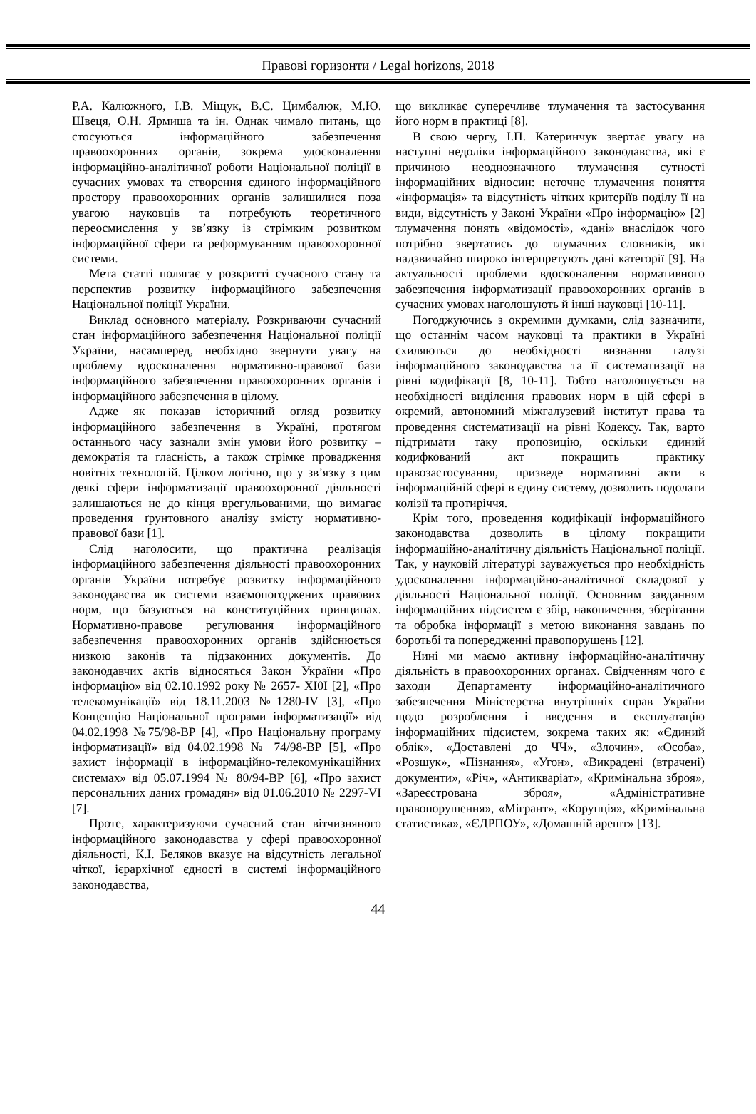Правові горизонти / Legal horizons, 2018
Р.А. Калюжного, І.В. Міщук, В.С. Цимбалюк, М.Ю. Швеця, О.Н. Ярмиша та ін. Однак чимало питань, що стосуються інформаційного забезпечення правоохоронних органів, зокрема удосконалення інформаційно-аналітичної роботи Національної поліції в сучасних умовах та створення єдиного інформаційного простору правоохоронних органів залишилися поза увагою науковців та потребують теоретичного переосмислення у зв’язку із стрімким розвитком інформаційної сфери та реформуванням правоохоронної системи.
Мета статті полягає у розкритті сучасного стану та перспектив розвитку інформаційного забезпечення Національної поліції України.
Виклад основного матеріалу. Розкриваючи сучасний стан інформаційного забезпечення Національної поліції України, насамперед, необхідно звернути увагу на проблему вдосконалення нормативно-правової бази інформаційного забезпечення правоохоронних органів і інформаційного забезпечення в цілому.
Адже як показав історичний огляд розвитку інформаційного забезпечення в Україні, протягом останнього часу зазнали змін умови його розвитку – демократія та гласність, а також стрімке провадження новітніх технологій. Цілком логічно, що у зв’язку з цим деякі сфери інформатизації правоохоронної діяльності залишаються не до кінця врегульованими, що вимагає проведення ґрунтовного аналізу змісту нормативно-правової бази [1].
Слід наголосити, що практична реалізація інформаційного забезпечення діяльності правоохоронних органів України потребує розвитку інформаційного законодавства як системи взаємопогоджених правових норм, що базуються на конституційних принципах. Нормативно-правове регулювання інформаційного забезпечення правоохоронних органів здійснюється низкою законів та підзаконних документів. До законодавчих актів відносяться Закон України «Про інформацію» від 02.10.1992 року № 2657- XI0I [2], «Про телекомунікації» від 18.11.2003 №1280-IV [3], «Про Концепцію Національної програми інформатизації» від 04.02.1998 №75/98-ВР [4], «Про Національну програму інформатизації» від 04.02.1998 № 74/98-ВР [5], «Про захист інформації в інформаційно-телекомунікаційних системах» від 05.07.1994 № 80/94-ВР [6], «Про захист персональних даних громадян» від 01.06.2010 № 2297-VI [7].
Проте, характеризуючи сучасний стан вітчизняного інформаційного законодавства у сфері правоохоронної діяльності, К.І. Беляков вказує на відсутність легальної чіткої, ієрархічної єдності в системі інформаційного законодавства,
що викликає суперечливе тлумачення та застосування його норм в практиці [8].
В свою чергу, І.П. Катеринчук звертає увагу на наступні недоліки інформаційного законодавства, які є причиною неоднозначного тлумачення сутності інформаційних відносин: неточне тлумачення поняття «інформація» та відсутність чітких критеріїв поділу її на види, відсутність у Законі України «Про інформацію» [2] тлумачення понять «відомості», «дані» внаслідок чого потрібно звертатись до тлумачних словників, які надзвичайно широко інтерпретують дані категорії [9]. На актуальності проблеми вдосконалення нормативного забезпечення інформатизації правоохоронних органів в сучасних умовах наголошують й інші науковці [10-11].
Погоджуючись з окремими думками, слід зазначити, що останнім часом науковці та практики в Україні схиляються до необхідності визнання галузі інформаційного законодавства та її систематизації на рівні кодифікації [8, 10-11]. Тобто наголошується на необхідності виділення правових норм в цій сфері в окремий, автономний міжгалузевий інститут права та проведення систематизації на рівні Кодексу. Так, варто підтримати таку пропозицію, оскільки єдиний кодифкований акт покращить практику правозастосування, призведе нормативні акти в інформаційній сфері в єдину систему, дозволить подолати колізії та протиріччя.
Крім того, проведення кодифікації інформаційного законодавства дозволить в цілому покращити інформаційно-аналітичну діяльність Національної поліції. Так, у науковій літературі зауважується про необхідність удосконалення інформаційно-аналітичної складової у діяльності Національної поліції. Основним завданням інформаційних підсистем є збір, накопичення, зберігання та обробка інформації з метою виконання завдань по боротьбі та попередженні правопорушень [12].
Нині ми маємо активну інформаційно-аналітичну діяльність в правоохоронних органах. Свідченням чого є заходи Департаменту інформаційно-аналітичного забезпечення Міністерства внутрішніх справ України щодо розроблення і введення в експлуатацію інформаційних підсистем, зокрема таких як: «Єдиний облік», «Доставлені до ЧЧ», «Злочин», «Особа», «Розшук», «Пізнання», «Угон», «Викрадені (втрачені) документи», «Річ», «Антикваріат», «Кримінальна зброя», «Зареєстрована зброя», «Адміністративне правопорушення», «Мігрант», «Корупція», «Кримінальна статистика», «ЄДРПОУ», «Домашній арешт» [13].
44